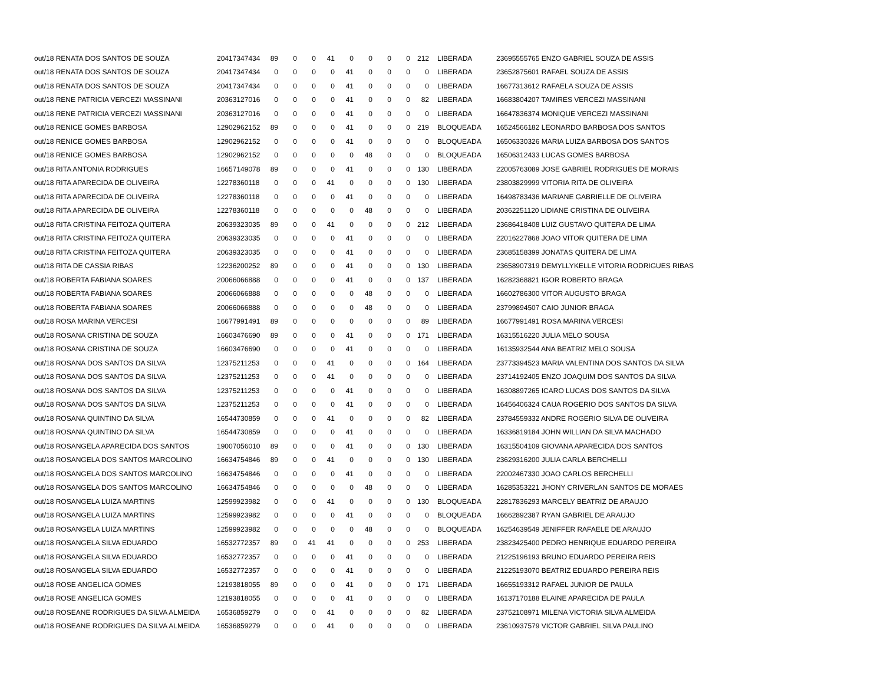| out/18 RENATA DOS SANTOS DE SOUZA | 20417347434 | 89 | 0 | 0 | 41 | 0 | 0 | 0 | 0 | 212 | LIBERADA | 23695555765 ENZO GABRIEL SOUZA DE ASSIS |
| out/18 RENATA DOS SANTOS DE SOUZA | 20417347434 | 0 | 0 | 0 | 0 | 41 | 0 | 0 | 0 | 0 | LIBERADA | 23652875601 RAFAEL SOUZA DE ASSIS |
| out/18 RENATA DOS SANTOS DE SOUZA | 20417347434 | 0 | 0 | 0 | 0 | 41 | 0 | 0 | 0 | 0 | LIBERADA | 16677313612 RAFAELA SOUZA DE ASSIS |
| out/18 RENE PATRICIA VERCEZI MASSINANI | 20363127016 | 0 | 0 | 0 | 0 | 41 | 0 | 0 | 0 | 82 | LIBERADA | 16683804207 TAMIRES VERCEZI MASSINANI |
| out/18 RENE PATRICIA VERCEZI MASSINANI | 20363127016 | 0 | 0 | 0 | 0 | 41 | 0 | 0 | 0 | 0 | LIBERADA | 16647836374 MONIQUE VERCEZI MASSINANI |
| out/18 RENICE GOMES BARBOSA | 12902962152 | 89 | 0 | 0 | 0 | 41 | 0 | 0 | 0 | 219 | BLOQUEADA | 16524566182 LEONARDO BARBOSA DOS SANTOS |
| out/18 RENICE GOMES BARBOSA | 12902962152 | 0 | 0 | 0 | 0 | 41 | 0 | 0 | 0 | 0 | BLOQUEADA | 16506330326 MARIA LUIZA BARBOSA DOS SANTOS |
| out/18 RENICE GOMES BARBOSA | 12902962152 | 0 | 0 | 0 | 0 | 0 | 48 | 0 | 0 | 0 | BLOQUEADA | 16506312433 LUCAS GOMES BARBOSA |
| out/18 RITA ANTONIA RODRIGUES | 16657149078 | 89 | 0 | 0 | 0 | 41 | 0 | 0 | 0 | 130 | LIBERADA | 22005763089 JOSE GABRIEL RODRIGUES DE MORAIS |
| out/18 RITA APARECIDA DE OLIVEIRA | 12278360118 | 0 | 0 | 0 | 41 | 0 | 0 | 0 | 0 | 130 | LIBERADA | 23803829999 VITORIA RITA DE OLIVEIRA |
| out/18 RITA APARECIDA DE OLIVEIRA | 12278360118 | 0 | 0 | 0 | 0 | 41 | 0 | 0 | 0 | 0 | LIBERADA | 16498783436 MARIANE GABRIELLE DE OLIVEIRA |
| out/18 RITA APARECIDA DE OLIVEIRA | 12278360118 | 0 | 0 | 0 | 0 | 0 | 48 | 0 | 0 | 0 | LIBERADA | 20362251120 LIDIANE CRISTINA DE OLIVEIRA |
| out/18 RITA CRISTINA FEITOZA QUITERA | 20639323035 | 89 | 0 | 0 | 41 | 0 | 0 | 0 | 0 | 212 | LIBERADA | 23686418408 LUIZ GUSTAVO QUITERA DE LIMA |
| out/18 RITA CRISTINA FEITOZA QUITERA | 20639323035 | 0 | 0 | 0 | 0 | 41 | 0 | 0 | 0 | 0 | LIBERADA | 22016227868 JOAO VITOR QUITERA DE LIMA |
| out/18 RITA CRISTINA FEITOZA QUITERA | 20639323035 | 0 | 0 | 0 | 0 | 41 | 0 | 0 | 0 | 0 | LIBERADA | 23685158399 JONATAS QUITERA DE LIMA |
| out/18 RITA DE CASSIA RIBAS | 12236200252 | 89 | 0 | 0 | 0 | 41 | 0 | 0 | 0 | 130 | LIBERADA | 23658907319 DEMYLLYKELLE VITORIA RODRIGUES RIBAS |
| out/18 ROBERTA FABIANA SOARES | 20066066888 | 0 | 0 | 0 | 0 | 41 | 0 | 0 | 0 | 137 | LIBERADA | 16282368821 IGOR ROBERTO BRAGA |
| out/18 ROBERTA FABIANA SOARES | 20066066888 | 0 | 0 | 0 | 0 | 0 | 48 | 0 | 0 | 0 | LIBERADA | 16602786300 VITOR AUGUSTO BRAGA |
| out/18 ROBERTA FABIANA SOARES | 20066066888 | 0 | 0 | 0 | 0 | 0 | 48 | 0 | 0 | 0 | LIBERADA | 23799894507 CAIO JUNIOR BRAGA |
| out/18 ROSA MARINA VERCESI | 16677991491 | 89 | 0 | 0 | 0 | 0 | 0 | 0 | 0 | 89 | LIBERADA | 16677991491 ROSA MARINA VERCESI |
| out/18 ROSANA CRISTINA DE SOUZA | 16603476690 | 89 | 0 | 0 | 0 | 41 | 0 | 0 | 0 | 171 | LIBERADA | 16315516220 JULIA MELO SOUSA |
| out/18 ROSANA CRISTINA DE SOUZA | 16603476690 | 0 | 0 | 0 | 0 | 41 | 0 | 0 | 0 | 0 | LIBERADA | 16135932544 ANA BEATRIZ MELO SOUSA |
| out/18 ROSANA DOS SANTOS DA SILVA | 12375211253 | 0 | 0 | 0 | 41 | 0 | 0 | 0 | 0 | 164 | LIBERADA | 23773394523 MARIA VALENTINA DOS SANTOS DA SILVA |
| out/18 ROSANA DOS SANTOS DA SILVA | 12375211253 | 0 | 0 | 0 | 41 | 0 | 0 | 0 | 0 | 0 | LIBERADA | 23714192405 ENZO JOAQUIM DOS SANTOS DA SILVA |
| out/18 ROSANA DOS SANTOS DA SILVA | 12375211253 | 0 | 0 | 0 | 0 | 41 | 0 | 0 | 0 | 0 | LIBERADA | 16308897265 ICARO LUCAS DOS SANTOS DA SILVA |
| out/18 ROSANA DOS SANTOS DA SILVA | 12375211253 | 0 | 0 | 0 | 0 | 41 | 0 | 0 | 0 | 0 | LIBERADA | 16456406324 CAUA ROGERIO DOS SANTOS DA SILVA |
| out/18 ROSANA QUINTINO DA SILVA | 16544730859 | 0 | 0 | 0 | 41 | 0 | 0 | 0 | 0 | 82 | LIBERADA | 23784559332 ANDRE ROGERIO SILVA DE OLIVEIRA |
| out/18 ROSANA QUINTINO DA SILVA | 16544730859 | 0 | 0 | 0 | 0 | 41 | 0 | 0 | 0 | 0 | LIBERADA | 16336819184 JOHN WILLIAN DA SILVA MACHADO |
| out/18 ROSANGELA APARECIDA DOS SANTOS | 19007056010 | 89 | 0 | 0 | 0 | 41 | 0 | 0 | 0 | 130 | LIBERADA | 16315504109 GIOVANA APARECIDA DOS SANTOS |
| out/18 ROSANGELA DOS SANTOS MARCOLINO | 16634754846 | 89 | 0 | 0 | 41 | 0 | 0 | 0 | 0 | 130 | LIBERADA | 23629316200 JULIA CARLA BERCHELLI |
| out/18 ROSANGELA DOS SANTOS MARCOLINO | 16634754846 | 0 | 0 | 0 | 0 | 41 | 0 | 0 | 0 | 0 | LIBERADA | 22002467330 JOAO CARLOS BERCHELLI |
| out/18 ROSANGELA DOS SANTOS MARCOLINO | 16634754846 | 0 | 0 | 0 | 0 | 0 | 48 | 0 | 0 | 0 | LIBERADA | 16285353221 JHONY CRIVERLAN SANTOS DE MORAES |
| out/18 ROSANGELA LUIZA MARTINS | 12599923982 | 0 | 0 | 0 | 41 | 0 | 0 | 0 | 0 | 130 | BLOQUEADA | 22817836293 MARCELY BEATRIZ DE ARAUJO |
| out/18 ROSANGELA LUIZA MARTINS | 12599923982 | 0 | 0 | 0 | 0 | 41 | 0 | 0 | 0 | 0 | BLOQUEADA | 16662892387 RYAN GABRIEL DE ARAUJO |
| out/18 ROSANGELA LUIZA MARTINS | 12599923982 | 0 | 0 | 0 | 0 | 0 | 48 | 0 | 0 | 0 | BLOQUEADA | 16254639549 JENIFFER RAFAELE DE ARAUJO |
| out/18 ROSANGELA SILVA EDUARDO | 16532772357 | 89 | 0 | 41 | 41 | 0 | 0 | 0 | 0 | 253 | LIBERADA | 23823425400 PEDRO HENRIQUE EDUARDO PEREIRA |
| out/18 ROSANGELA SILVA EDUARDO | 16532772357 | 0 | 0 | 0 | 0 | 41 | 0 | 0 | 0 | 0 | LIBERADA | 21225196193 BRUNO EDUARDO PEREIRA REIS |
| out/18 ROSANGELA SILVA EDUARDO | 16532772357 | 0 | 0 | 0 | 0 | 41 | 0 | 0 | 0 | 0 | LIBERADA | 21225193070 BEATRIZ EDUARDO PEREIRA REIS |
| out/18 ROSE ANGELICA GOMES | 12193818055 | 89 | 0 | 0 | 0 | 41 | 0 | 0 | 0 | 171 | LIBERADA | 16655193312 RAFAEL JUNIOR DE PAULA |
| out/18 ROSE ANGELICA GOMES | 12193818055 | 0 | 0 | 0 | 0 | 41 | 0 | 0 | 0 | 0 | LIBERADA | 16137170188 ELAINE APARECIDA DE PAULA |
| out/18 ROSEANE RODRIGUES DA SILVA ALMEIDA | 16536859279 | 0 | 0 | 0 | 41 | 0 | 0 | 0 | 0 | 82 | LIBERADA | 23752108971 MILENA VICTORIA SILVA ALMEIDA |
| out/18 ROSEANE RODRIGUES DA SILVA ALMEIDA | 16536859279 | 0 | 0 | 0 | 41 | 0 | 0 | 0 | 0 | 0 | LIBERADA | 23610937579 VICTOR GABRIEL SILVA PAULINO |